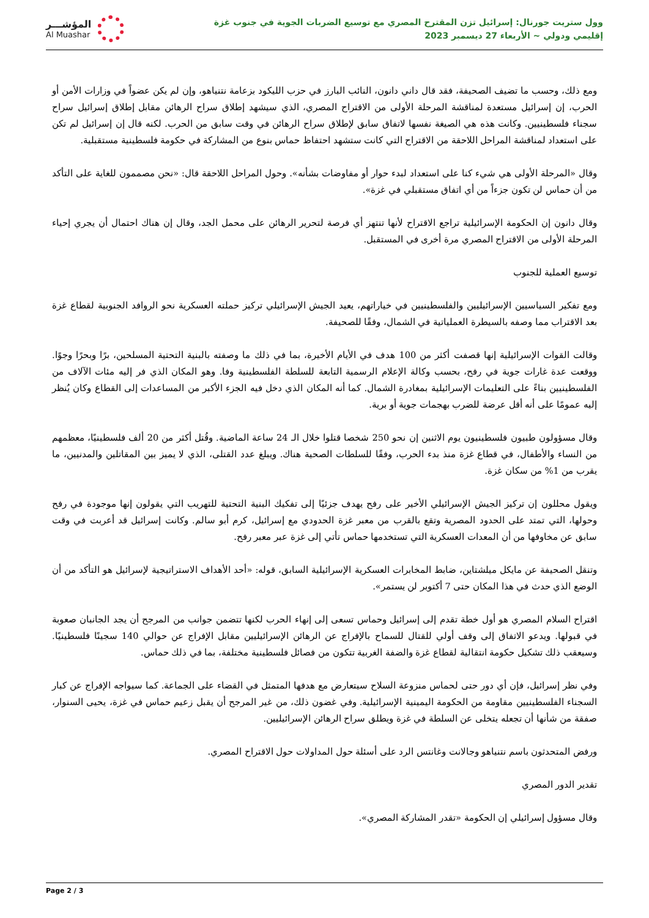المؤشـــر
Al Muashar
وول ستريت جورنال: إسرائيل تزن المقترح المصري مع توسيع الضربات الجوية في جنوب غزة
إقليمي ودولي ~ الأربعاء 27 ديسمبر 2023
ومع ذلك، وحسب ما تضيف الصحيفة، فقد قال داني دانون، النائب البارز في حزب الليكود بزعامة نتنياهو، وإن لم يكن عضواً في وزارات الأمن أو الحرب، إن إسرائيل مستعدة لمناقشة المرحلة الأولى من الاقتراح المصري، الذي سيشهد إطلاق سراح الرهائن مقابل إطلاق إسرائيل سراح سجناء فلسطينيين. وكانت هذه هي الصيغة نفسها لاتفاق سابق لإطلاق سراح الرهائن في وقت سابق من الحرب. لكنه قال إن إسرائيل لم تكن على استعداد لمناقشة المراحل اللاحقة من الاقتراح التي كانت ستشهد احتفاظ حماس بنوع من المشاركة في حكومة فلسطينية مستقبلية.
وقال «المرحلة الأولى هي شيء كنا على استعداد لبدء حوار أو مفاوضات بشأنه». وحول المراحل اللاحقة قال: «نحن مصممون للغاية على التأكد من أن حماس لن تكون جزءاً من أي اتفاق مستقبلي في غزة».
وقال دانون إن الحكومة الإسرائيلية تراجع الاقتراح لأنها تنتهز أي فرصة لتحرير الرهائن على محمل الجد، وقال إن هناك احتمال أن يجري إحياء المرحلة الأولى من الاقتراح المصري مرة أخرى في المستقبل.
توسيع العملية للجنوب
ومع تفكير السياسيين الإسرائيليين والفلسطينيين في خياراتهم، يعيد الجيش الإسرائيلي تركيز حملته العسكرية نحو الروافد الجنوبية لقطاع غزة بعد الاقتراب مما وصفه بالسيطرة العملياتية في الشمال، وفقًا للصحيفة.
وقالت القوات الإسرائيلية إنها قصفت أكثر من 100 هدف في الأيام الأخيرة، بما في ذلك ما وصفته بالبنية التحتية المسلحين، برًا وبحرًا وجوًا. ووقعت عدة غارات جوية في رفح، بحسب وكالة الإعلام الرسمية التابعة للسلطة الفلسطينية وفا. وهو المكان الذي فر إليه مئات الآلاف من الفلسطينيين بناءً على التعليمات الإسرائيلية بمغادرة الشمال. كما أنه المكان الذي دخل فيه الجزء الأكبر من المساعدات إلى القطاع وكان يُنظر إليه عمومًا على أنه أقل عرضة للضرب بهجمات جوية أو برية.
وقال مسؤولون طبيون فلسطينيون يوم الاثنين إن نحو 250 شخصا قتلوا خلال الـ 24 ساعة الماضية. وقُتل أكثر من 20 ألف فلسطينيًا، معظمهم من النساء والأطفال، في قطاع غزة منذ بدء الحرب، وفقًا للسلطات الصحية هناك. ويبلغ عدد القتلى، الذي لا يميز بين المقاتلين والمدنيين، ما يقرب من 1% من سكان غزة.
ويقول محللون إن تركيز الجيش الإسرائيلي الأخير على رفح يهدف جزئيًا إلى تفكيك البنية التحتية للتهريب التي يقولون إنها موجودة في رفح وحولها، التي تمتد على الحدود المصرية وتقع بالقرب من معبر غزة الحدودي مع إسرائيل، كرم أبو سالم. وكانت إسرائيل قد أعربت في وقت سابق عن مخاوفها من أن المعدات العسكرية التي تستخدمها حماس تأتي إلى غزة عبر معبر رفح.
وتنقل الصحيفة عن مايكل ميلشتاين، ضابط المخابرات العسكرية الإسرائيلية السابق، قوله: «أحد الأهداف الاستراتيجية لإسرائيل هو التأكد من أن الوضع الذي حدث في هذا المكان حتى 7 أكتوبر لن يستمر».
اقتراح السلام المصري هو أول خطة تقدم إلى إسرائيل وحماس تسعى إلى إنهاء الحرب لكنها تتضمن جوانب من المرجح أن يجد الجانبان صعوبة في قبولها. ويدعو الاتفاق إلى وقف أولي للقتال للسماح بالإفراج عن الرهائن الإسرائيليين مقابل الإفراج عن حوالي 140 سجينًا فلسطينيًا. وسيعقب ذلك تشكيل حكومة انتقالية لقطاع غزة والضفة الغربية تتكون من فصائل فلسطينية مختلفة، بما في ذلك حماس.
وفي نظر إسرائيل، فإن أي دور حتى لحماس منزوعة السلاح سيتعارض مع هدفها المتمثل في القضاء على الجماعة. كما سيواجه الإفراج عن كبار السجناء الفلسطينيين مقاومة من الحكومة اليمينية الإسرائيلية. وفي غضون ذلك، من غير المرجح أن يقبل زعيم حماس في غزة، يحيى السنوار، صفقة من شأنها أن تجعله يتخلى عن السلطة في غزة ويطلق سراح الرهائن الإسرائيليين.
ورفض المتحدثون باسم نتنياهو وجالانت وغانتس الرد على أسئلة حول المداولات حول الاقتراح المصري.
تقدير الدور المصري
وقال مسؤول إسرائيلي إن الحكومة «تقدر المشاركة المصري».
Page 2 / 3